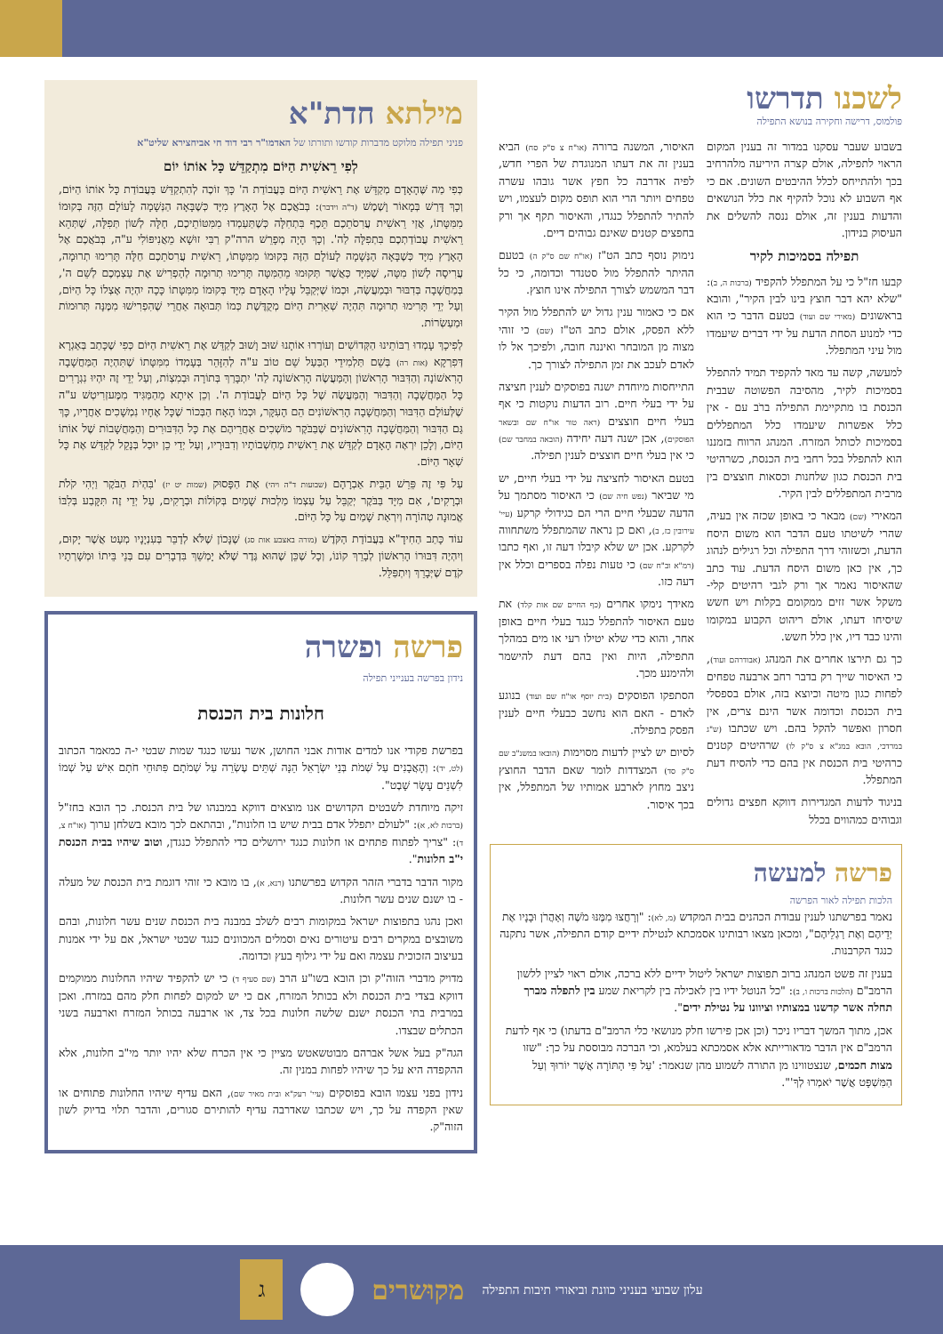לשכנו תדרשו
פולמוס, דרישה וחקירה בנושא התפילה
בשבוע שעבר עסקנו במדור זה בענין המקום הראוי לתפילה, אולם קצרה היריעה מלהרחיב בכך ולהתייחס לכלל ההיבטים השונים. אם כי אף השבוע לא נוכל להקיף את כלל הנושאים והדעות בענין זה, אולם ננסה להשלים את העיסוק בנידון.
תפילה בסמיכות לקיר
קבעו חז"ל כי על המתפלל להקפיד (ברכות ה, ב): "שלא יהא דבר חוצץ בינו לבין הקיר", והובא בראשונים (מאירי שם ועוד) בטעם הדבר כי הוא כדי למנוע הסחת הדעת על ידי דברים שיעמדו מול עיני המתפלל.
למעשה, קשה עד מאד להקפיד תמיד להתפלל בסמיכות לקיר, מהסיבה הפשוטה שבבית הכנסת בו מתקיימת התפילה ברֹב עם - אין כלל אפשרות שיעמדו כלל המתפללים בסמיכות לכותל המזרח. המנהג הרווח בזמננו הוא להתפלל בכל רחבי בית הכנסת, כשרהיטי בית הכנסת כגון שלחנות וכסאות חוצצים בין מרבית המתפללים לבין הקיר.
המאירי (שם) מבאר כי באופן שכזה אין בעיה, שהרי לשיטתו טעם הדבר הוא משום היסח הדעת, וכשזוהי דרך התפילה וכל רגילים לנהוג כך, אין כאן משום היסח הדעת. עוד כתב שהאיסור נאמר אך ורק לגבי רהיטים קלי-משקל אשר זזים ממקומם בקלות ויש חשש שיסיחו דעתו, אולם ריהוט הקבוע במקומו והינו כבד דיו, אין כלל חשש.
כך גם תירצו אחרים את המנהג (אבודרהם ועוד), כי האיסור שייך רק בדבר רחב ארבעה טפחים לפחות כגון מיטה וכיוצא בזה, אולם בספסלי בית הכנסת וכדומה אשר הינם צרים, אין חסרון ואפשר להקל בהם. ויש שכתבו (ש"ג במרדכי, הובא במג"א צ ס"ק לו) שרהיטים קטנים כרהיטי בית הכנסת אין בהם כדי להסיח דעת המתפלל.
בניגוד לדעות המגדירות דווקא חפצים גדולים וגבוהים כמהווים בכלל
האיסור, המשנה ברורה (או"ח צ ס"ק סח) הביא בענין זה את דעתו המנוגדת של הפרי חדש, לפיה אדרבה כל חפץ אשר גובהו עשרה טפחים ויותר הרי הוא תופס מקום לעצמו, ויש להתיר להתפלל כנגדו, והאיסור תקף אך ורק בחפצים קטנים שאינם גבוהים דיים.
נימוק נוסף כתב הט"ז (או"ח שם ס"ק ה) בטעם ההיתר להתפלל מול סטנדר וכדומה, כי כל דבר המשמש לצורך התפילה אינו חוצץ.
אם כי כאמור ענין גדול יש להתפלל מול הקיר ללא הפסק, אולם כתב הט"ז (שם) כי זוהי מצוה מן המובחר ואיננה חובה, ולפיכך אל לו לאדם לעכב את זמן התפילה לצורך כך.
התייחסות מיוחדת ישנה בפוסקים לענין חציצה על ידי בעלי חיים. רוב הדעות נוקטות כי אף בעלי חיים חוצצים (ראה טור או"ח שם ובשאר הפוסקים), אכן ישנה דעה יחידה (הובאה במחבר שם) כי אין בעלי חיים חוצצים לענין תפילה.
בטעם האיסור לחציצה על ידי בעלי חיים, יש מי שביאר (נפש חיה שם) כי האיסור מסתמך על הדעה שבעלי חיים הרי הם כגידולי קרקע (עיי' עירובין כז, ב), ואם כן נראה שהמתפלל משתחווה לקרקע. אכן יש שלא קיבלו דעה זו, ואף כתבו (רמ"א וב"ח שם) כי טעות נפלה בספרים וכלל אין דעה כזו.
מאידך נימקו אחרים (כף החיים שם אות קלד) את טעם האיסור להתפלל כנגד בעלי חיים באופן אחר, והוא כדי שלא יטילו רעי או מים במהלך התפילה, היות ואין בהם דעת להישמר ולהימנע מכך.
הסתפקו הפוסקים (בית יוסף או"ח שם ועוד) בנוגע לאדם - האם הוא נחשב כבעלי חיים לענין הפסק בתפילה.
לסיום יש לציין לדעות מסוימות (הובאו במשנ"ב שם ס"ק סד) המצדדות לומר שאם הדבר החוצץ ניצב מחוץ לארבע אמותיו של המתפלל, אין בכך איסור.
פרשה למעשה
הלכות תפילה לאור הפרשה
נאמר בפרשתנו לענין עבודת הכהנים בבית המקדש (מ, לא): "וְרָחֲצוּ מִמֶּנּוּ מֹשֶׁה וְאַהֲרֹן וּבָנָיו אֶת יְדֵיהֶם וְאֶת רַגְלֵיהֶם", ומכאן מצאו רבותינו אסמכתא לנטילת ידיים קודם התפילה, אשר נתקנה כנגד הקרבנות.
בענין זה פשט המנהג ברוב תפוצות ישראל ליטול ידיים ללא ברכה, אולם ראוי לציין ללשון הרמב"ם (הלכות ברכות ו, ב): "כל הנוטל ידיו בין לאכילה בין לקריאת שמע בין לתפלה מברך תחלה אשר קדשנו במצותיו וציוונו על נטילת ידים".
אכן, מתוך המשך דבריו ניכר (וכן אכן פירשו חלק מנושאי כלי הרמב"ם בדעתו) כי אף לדעת הרמב"ם אין הדבר מדאורייתא אלא אסמכתא בעלמא, וכי הברכה מבוססת על כך: "שזו מצות חכמים, שנצטווינו מן התורה לשמוע מהן שנאמר: 'עַל פִּי הַתּוֹרָה אֲשֶׁר יוֹרוּךָ וְעַל הַמִּשְׁפָּט אֲשֶׁר יֹאמְרוּ לְךָ'".
מילתא חדת"א
פניני תפילה מלוקט מדברות קודשו ותורתו של האדמו"ר רבי דוד חי אביחצירא שליט"א
לְפִי רֵאשִׁית הַיּוֹם מִתְקַדֵּשׁ כָּל אוֹתוֹ יוֹם
כְּפִי מַה שֶּׁהָאָדָם מְקַדֵּשׁ אֶת רֵאשִׁית הַיּוֹם בַּעֲבוֹדַת ה' כָּךְ זוֹכֶה לְהִתְקַדֵּשׁ בַּעֲבוֹדַת כָּל אוֹתוֹ הַיּוֹם, וְכָךְ דָּרַשׁ בְּמָאוֹר וָשֶׁמֶשׁ (ד"ה וידבר): בְּבֹאֲכֶם אֶל הָאָרֶץ מִיָּד כְּשֶׁבָּאָה הַנְּשָׁמָה לָעוֹלָם הַזֶּה בְּקוּמוֹ מִמִּטָּתוֹ, אֲזַי רֵאשִׁית עֲרִסֹתֵכֶם תֵּכֶף בִּתְחִלָּה כְּשֶׁתַּעַמְדוּ מִמִּטּוֹתֵיכֶם, חַלָּה לְשׁוֹן תְּפִלָּה, שֶׁתְּהֵא רֵאשִׁית עֲבוֹדַתְכֶם בִּתְפִלָּה לַה'. וְכָךְ הָיָה מְפָרֵשׁ הרה"ק רַבִּי זוּשָׁא מֵאֲנִיפּוֹלִי ע"ה, בְּבֹאֲכֶם אֶל הָאָרֶץ מִיָּד כְּשֶׁבָּאָה הַנְּשָׁמָה לָעוֹלָם הַזֶּה בְּקוּמוֹ מִמִּטָּתוֹ, רֵאשִׁית עֲרִסֹתֵכֶם חַלָּה תָּרִימוּ תְרוּמָה, עֲרִיסָה לְשׁוֹן מִטָּה, שֶׁמִּיָּד כַּאֲשֶׁר תְּקוּמוּ מֵהַמִּטָּה תָּרִימוּ תְרוּמָה לְהַפְרִישׁ אֶת עַצְמְכֶם לְשֵׁם ה', בְּמַחֲשָׁבָה בְּדִבּוּר וּבְמַעֲשֶׂה, וּכְמוֹ שֶׁיְּקַבֵּל עָלָיו הָאָדָם מִיָּד בְּקוּמוֹ מִמִּטָּתוֹ כָּכָה יִהְיֶה אֶצְלוֹ כָּל הַיּוֹם, וְעַל יְדֵי תָּרִימוּ תְרוּמָה תִּהְיֶה שְׁאֵרִית הַיּוֹם מְקֻדֶּשֶׁת כְּמוֹ תְּבוּאָה אַחֲרֵי שֶׁהִפְרִישׁוּ מִמֶּנָּה תְּרוּמוֹת וּמַעַשְׂרוֹת.
לְפִיכָךְ עָמְדוּ רַבּוֹתֵינוּ הַקְּדוֹשִׁים וְעוֹרְרוּ אוֹתָנוּ שׁוּב וָשׁוּב לְקַדֵּשׁ אֶת רֵאשִׁית הַיּוֹם כְּפִי שֶׁכָּתַב בְּאַגְרָא דְּפִרְקָא (אות רה) בְּשֵׁם תַּלְמִידֵי הַבַּעַל שֵׁם טוֹב ע"ה לְהִזָּהֵר בְּעָמְדוֹ מִמִּטָּתוֹ שֶׁתִּהְיֶה הַמַּחֲשָׁבָה הָרִאשׁוֹנָה וְהַדִּבּוּר הָרִאשׁוֹן וְהַמַּעֲשֶׂה הָרִאשׁוֹנָה לַה' יִתְבָּרַךְ בְּתוֹרָה וּבְמִצְוֹת, וְעַל יְדֵי זֶה יִהְיוּ נִגְרָרִים כָּל הַמַּחֲשָׁבָה וְהַדִּבּוּר וְהַמַּעֲשֶׂה שֶׁל כָּל הַיּוֹם לַעֲבוֹדַת ה'. וְכֵן אִיתָא מֵהַמַּגִּיד מִמֶּעזְרִיטְשׁ ע"ה שֶׁלְּעוֹלָם הַדִּבּוּר וְהַמַּחֲשָׁבָה הָרִאשׁוֹנִים הֵם הָעִקָּר, וּכְמוֹ הָאָח הַבְּכוֹר שֶׁכָּל אֶחָיו נִמְשָׁכִים אַחֲרָיו, כָּךְ גַּם הַדִּבּוּר וְהַמַּחֲשָׁבָה הָרִאשׁוֹנִים שֶׁבַּבֹּקֶר מוֹשְׁכִים אַחֲרֵיהֶם אֶת כָּל הַדִּבּוּרִים וְהַמַּחֲשָׁבוֹת שֶׁל אוֹתוֹ הַיּוֹם, וְלָכֵן יִרְאֶה הָאָדָם לְקַדֵּשׁ אֶת רֵאשִׁית מַחְשְׁבוֹתָיו וְדִבּוּרָיו, וְעַל יְדֵי כֵן יוּכַל בְּנָקֵל לְקַדֵּשׁ אֶת כָּל שְׁאָר הַיּוֹם.
עַל פִּי זֶה פֵּרֵשׁ הַבֵּית אַבְרָהָם (שבועות ד"ה ויהי) אֶת הַפָּסוּק (שמות יט יז) 'בִּהְיֹת הַבֹּקֶר וַיְהִי קֹלֹת וּבְרָקִים', אִם מִיָּד בַּבֹּקֶר יְקַבֵּל עַל עַצְמוֹ מַלְכוּת שָׁמַיִם בְּקוֹלוֹת וּבְרָקִים, עַל יְדֵי זֶה תִּקָּבַע בְּלִבּוֹ אֱמוּנָה טְהוֹרָה וְיִרְאַת שָׁמַיִם עַל כָּל הַיּוֹם.
עוֹד כָּתַב הַחִידָ"א בַּעֲבוֹדַת הַקֹּדֶשׁ (מורה באצבע אות סג) שֶׁנָּכוֹן שֶׁלֹּא לְדַבֵּר בְּעִנְיָנָיו מְעַט אֲשֶׁר יָקוּם, וְיִהְיֶה דִּבּוּרוֹ הָרִאשׁוֹן לְבָרֵךְ קוֹנוֹ, וְכָל שֶׁכֵּן שֶׁהוּא גֶּדֶר שֶׁלֹּא יָמְשֵׁךְ בִּדְבָרִים עִם בְּנֵי בֵּיתוֹ וּמְשָׁרְתָיו קֹדֶם שֶׁיְּבָרֵךְ וְיִתְפַּלֵּל.
פרשה ופשרה
נידון בפרשה בענייני תפילה
חלונות בית הכנסת
בפרשת פקודי אנו למדים אודות אבני החושן, אשר נעשו כנגד שמות שבטי י-ה כמאמר הכתוב (לט, יד): וְהָאֲבָנִים עַל שְׁמֹת בְּנֵי יִשְׂרָאֵל הֵנָּה שְׁתֵּים עֶשְׂרֵה עַל שְׁמֹתָם פִּתּוּחֵי חֹתָם אִישׁ עַל שְׁמוֹ לִשְׁנֵים עָשָׂר שָׁבֶט".
זיקה מיוחדת לשבטים הקדושים אנו מוצאים דווקא במבנהו של בית הכנסת. כך הובא בחז"ל (ברכות לא, א): "לעולם יתפלל אדם בבית שיש בו חלונות", ובהתאם לכך מובא בשלחן ערוך (או"ח צ, ד): "צריך לפתוח פתחים או חלונות כנגד ירושלים כדי להתפלל כנגדן, וטוב שיהיו בבית הכנסת י"ב חלונות".
מקור הדבר בדברי הזהר הקדוש בפרשתנו (רנא, א), בו מובא כי זוהי דוגמת בית הכנסת של מעלה - בו ישנם שנים עשר חלונות.
ואכן נהגו בתפוצות ישראל במקומות רבים לשלב במבנה בית הכנסת שנים עשר חלונות, ובהם משובצים במקרים רבים עיטורים נאים וסמלים המכוונים כנגד שבטי ישראל, אם על ידי אמנות בעיצוב הזכוכית עצמה ואם על ידי גילוף בעץ וכדומה.
מדויק מדברי הזוה"ק וכן הובא בשו"ע הרב (שם סעיף ד) כי יש להקפיד שיהיו החלונות ממוקמים דווקא בצדי בית הכנסת ולא בכותל המזרח, אם כי יש למקום לפחות חלק מהם במזרח. ואכן במרבית בתי הכנסת ישנם שלשה חלונות בכל צד, או ארבעה בכותל המזרח וארבעה בשני הכתלים שבצדו.
הגה"ק בעל אשל אברהם מבוטשאטש מציין כי אין הכרח שלא יהיו יותר מי"ב חלונות, אלא ההקפדה היא על כך שיהיו לפחות במנין זה.
נידון בפני עצמו הובא בפוסקים (עיי' רעק"א ובית מאיר שם), האם עדיף שיהיו החלונות פתוחים או שאין הקפדה על כך, ויש שכתבו שאדרבה עדיף להותירם סגורים, והדבר תלוי בדיוק לשון הזוה"ק.
עלון שבועי בעניני כוונת וביאורי תיבות התפילה מקוּשרים ג